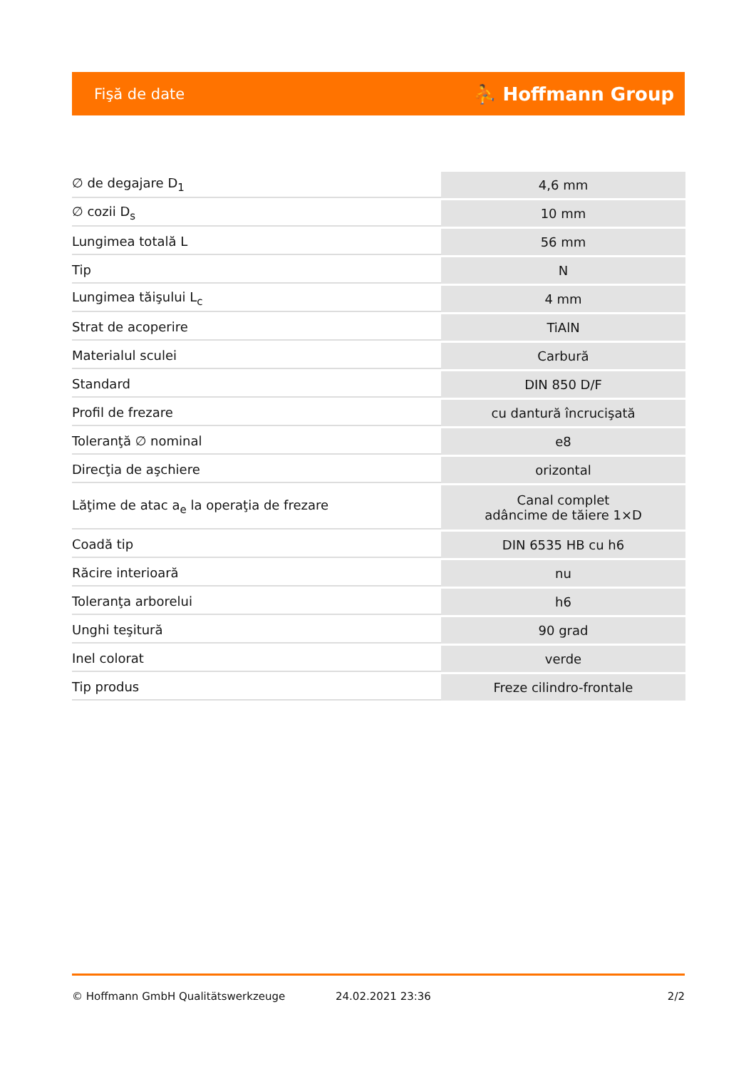Fişă de date ⛹ Hoffmann Group
| ∅ de degajare D<sub>1</sub> | 4,6 mm |
| ∅ cozii D<sub>s</sub> | 10 mm |
| Lungimea totală L | 56 mm |
| Tip | N |
| Lungimea tăişului L<sub>c</sub> | 4 mm |
| Strat de acoperire | TiAlN |
| Materialul sculei | Carbură |
| Standard | DIN 850 D/F |
| Profil de frezare | cu dantură încrucişată |
| Toleranţă ∅ nominal | e8 |
| Direcţia de aşchiere | orizontal |
| Lăţime de atac a<sub>e</sub> la operaţia de frezare | Canal complet adâncime de tăiere 1×D |
| Coadă tip | DIN 6535 HB cu h6 |
| Răcire interioară | nu |
| Toleranţa arborelui | h6 |
| Unghi teşitură | 90 grad |
| Inel colorat | verde |
| Tip produs | Freze cilindro-frontale |
© Hoffmann GmbH Qualitätswerkzeuge 24.02.2021 23:36 2/2